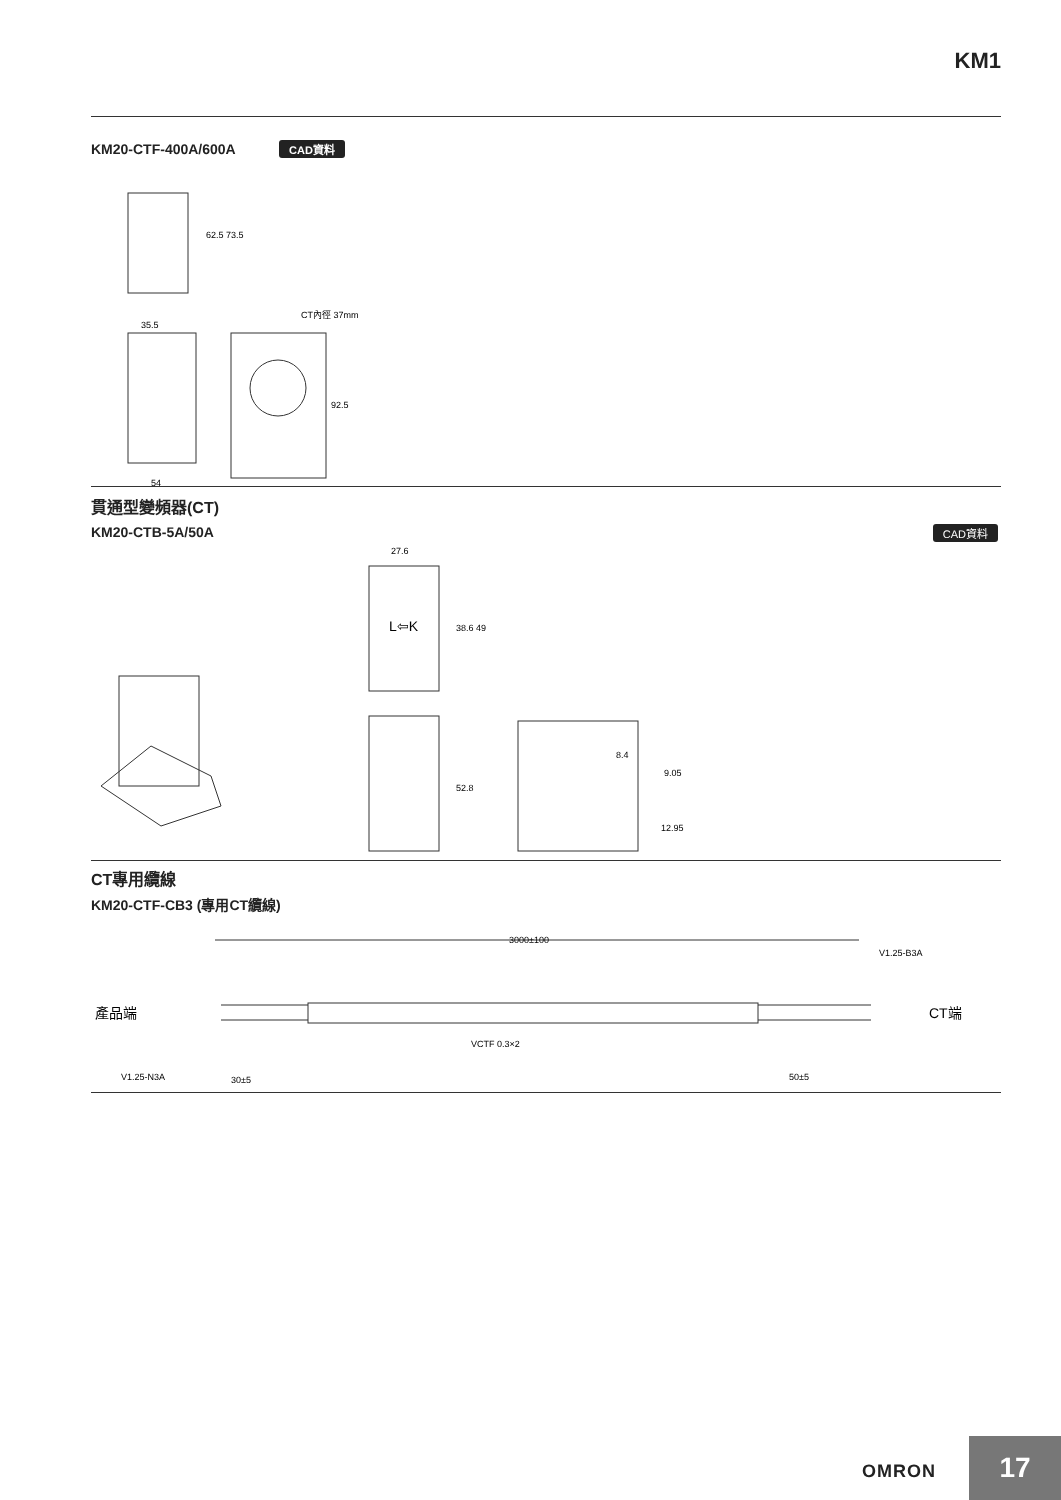KM1
KM20-CTF-400A/600A CAD資料
62.5 73.5
35.5
92.5
54
CT內徑 37mm
貫通型變頻器(CT)
KM20-CTB-5A/50A
CAD資料
L⇦K
27.6
38.6 49
52.8
8.4
9.05
12.95
CT專用纜線
KM20-CTF-CB3 (專用CT纜線)
產品端
CT端
3000±100
V1.25-B3A
VCTF 0.3×2
V1.25-N3A
30±5
50±5
OMRON 17